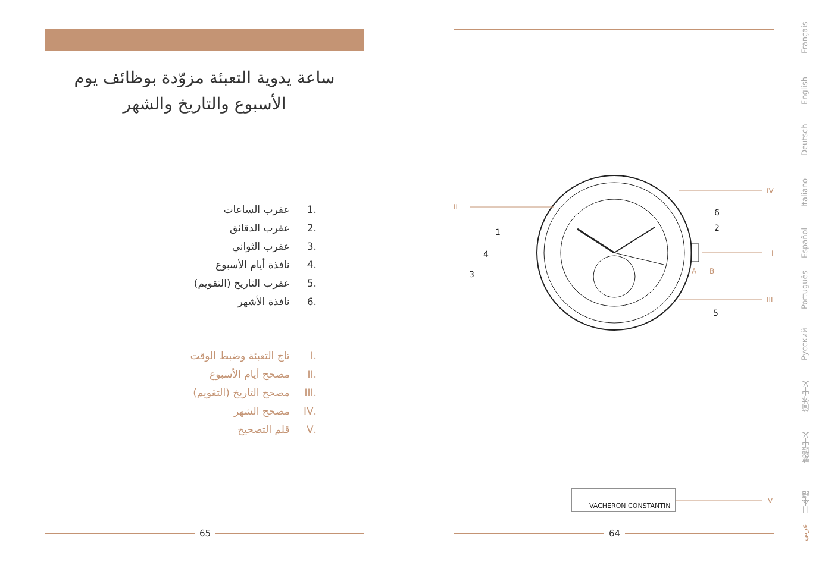ساعة يدوية التعبئة مزوّدة بوظائف يوم الأسبوع والتاريخ والشهر
.1 عقرب الساعات
.2 عقرب الدقائق
.3 عقرب الثواني
.4 نافذة أيام الأسبوع
.5 عقرب التاريخ (التقويم)
.6 نافذة الأشهر
.I تاج التعبئة وضبط الوقت
.II مصحح أيام الأسبوع
.III مصحح التاريخ (التقويم)
.IV مصحح الشهر
.V قلم التصحيح
65 64
1
4
3
6
2
5
II
IV
I
III
A
B
V
VACHERON CONSTANTIN
Français
English
Deutsch
Italiano
Español
Português
Русский
简体中文
繁體中文
日本語
عربي